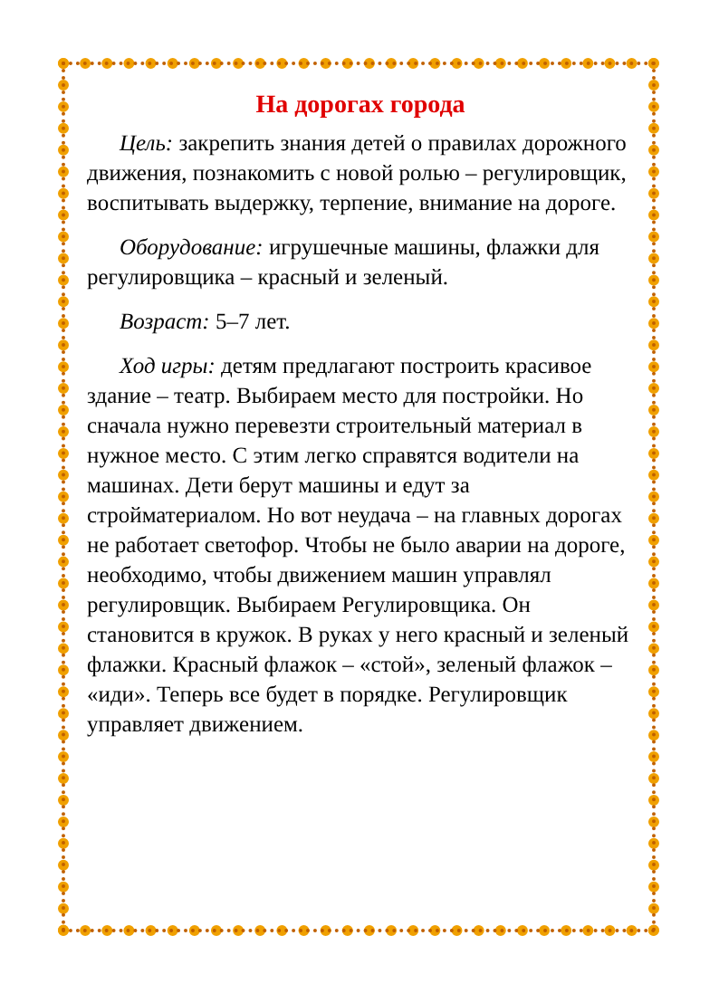На дорогах города
Цель: закрепить знания детей о правилах дорожного движения, познакомить с новой ролью – регулировщик, воспитывать выдержку, терпение, внимание на дороге.
Оборудование: игрушечные машины, флажки для регулировщика – красный и зеленый.
Возраст: 5–7 лет.
Ход игры: детям предлагают построить красивое здание – театр. Выбираем место для постройки. Но сначала нужно перевезти строительный материал в нужное место. С этим легко справятся водители на машинах. Дети берут машины и едут за стройматериалом. Но вот неудача – на главных дорогах не работает светофор. Чтобы не было аварии на дороге, необходимо, чтобы движением машин управлял регулировщик. Выбираем Регулировщика. Он становится в кружок. В руках у него красный и зеленый флажки. Красный флажок – «стой», зеленый флажок – «иди». Теперь все будет в порядке. Регулировщик управляет движением.